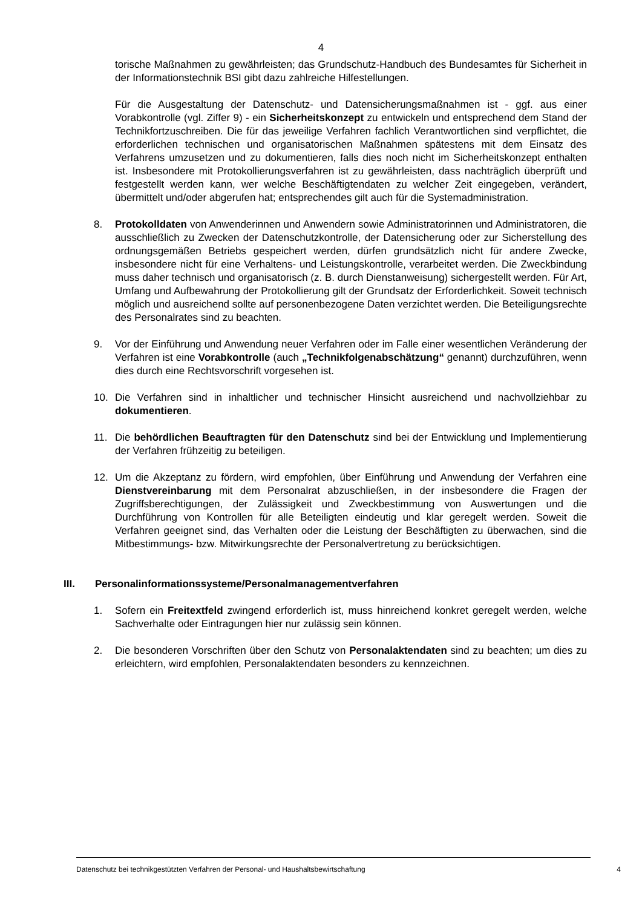4
torische Maßnahmen zu gewährleisten; das Grundschutz-Handbuch des Bundesamtes für Sicherheit in der Informationstechnik BSI gibt dazu zahlreiche Hilfestellungen.
Für die Ausgestaltung der Datenschutz- und Datensicherungsmaßnahmen ist - ggf. aus einer Vorabkontrolle (vgl. Ziffer 9) - ein Sicherheitskonzept zu entwickeln und entsprechend dem Stand der Technikfortzuschreiben. Die für das jeweilige Verfahren fachlich Verantwortlichen sind verpflichtet, die erforderlichen technischen und organisatorischen Maßnahmen spätestens mit dem Einsatz des Verfahrens umzusetzen und zu dokumentieren, falls dies noch nicht im Sicherheitskonzept enthalten ist. Insbesondere mit Protokollierungsverfahren ist zu gewährleisten, dass nachträglich überprüft und festgestellt werden kann, wer welche Beschäftigtendaten zu welcher Zeit eingegeben, verändert, übermittelt und/oder abgerufen hat; entsprechendes gilt auch für die Systemadministration.
8. Protokolldaten von Anwenderinnen und Anwendern sowie Administratorinnen und Administratoren, die ausschließlich zu Zwecken der Datenschutzkontrolle, der Datensicherung oder zur Sicherstellung des ordnungsgemäßen Betriebs gespeichert werden, dürfen grundsätzlich nicht für andere Zwecke, insbesondere nicht für eine Verhaltens- und Leistungskontrolle, verarbeitet werden. Die Zweckbindung muss daher technisch und organisatorisch (z. B. durch Dienstanweisung) sichergestellt werden. Für Art, Umfang und Aufbewahrung der Protokollierung gilt der Grundsatz der Erforderlichkeit. Soweit technisch möglich und ausreichend sollte auf personenbezogene Daten verzichtet werden. Die Beteiligungsrechte des Personalrates sind zu beachten.
9. Vor der Einführung und Anwendung neuer Verfahren oder im Falle einer wesentlichen Veränderung der Verfahren ist eine Vorabkontrolle (auch „Technikfolgenabschätzung“ genannt) durchzuführen, wenn dies durch eine Rechtsvorschrift vorgesehen ist.
10. Die Verfahren sind in inhaltlicher und technischer Hinsicht ausreichend und nachvollziehbar zu dokumentieren.
11. Die behördlichen Beauftragten für den Datenschutz sind bei der Entwicklung und Implementierung der Verfahren frühzeitig zu beteiligen.
12. Um die Akzeptanz zu fördern, wird empfohlen, über Einführung und Anwendung der Verfahren eine Dienstvereinbarung mit dem Personalrat abzuschließen, in der insbesondere die Fragen der Zugriffsberechtigungen, der Zulässigkeit und Zweckbestimmung von Auswertungen und die Durchführung von Kontrollen für alle Beteiligten eindeutig und klar geregelt werden. Soweit die Verfahren geeignet sind, das Verhalten oder die Leistung der Beschäftigten zu überwachen, sind die Mitbestimmungs- bzw. Mitwirkungsrechte der Personalvertretung zu berücksichtigen.
III. Personalinformationssysteme/Personalmanagementverfahren
1. Sofern ein Freitextfeld zwingend erforderlich ist, muss hinreichend konkret geregelt werden, welche Sachverhalte oder Eintragungen hier nur zulässig sein können.
2. Die besonderen Vorschriften über den Schutz von Personalaktendaten sind zu beachten; um dies zu erleichtern, wird empfohlen, Personalaktendaten besonders zu kennzeichnen.
Datenschutz bei technikgestützten Verfahren der Personal- und Haushaltsbewirtschaftung 4